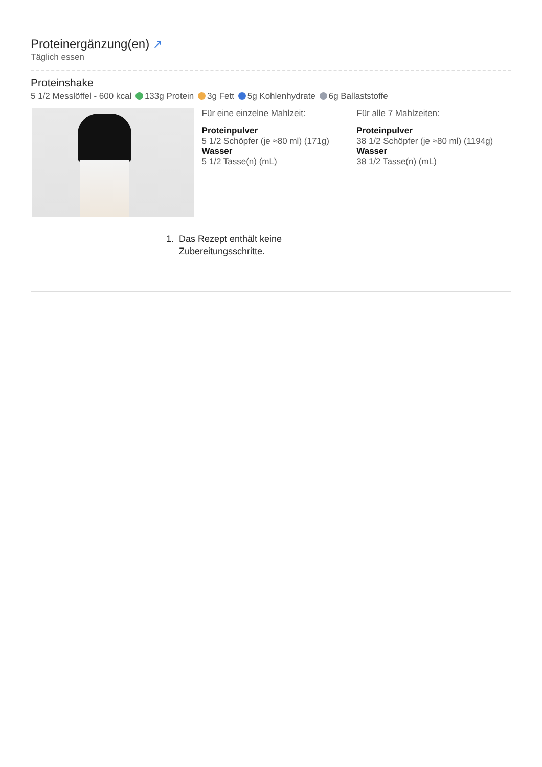Proteinergänzung(en) ↗
Täglich essen
Proteinshake
5 1/2 Messlöffel - 600 kcal 133g Protein 3g Fett 5g Kohlenhydrate 6g Ballaststoffe
Für eine einzelne Mahlzeit:
Proteinpulver
5 1/2 Schöpfer (je ≈80 ml) (171g)
Wasser
5 1/2 Tasse(n) (mL)
Für alle 7 Mahlzeiten:
Proteinpulver
38 1/2 Schöpfer (je ≈80 ml) (1194g)
Wasser
38 1/2 Tasse(n) (mL)
1. Das Rezept enthält keine Zubereitungsschritte.